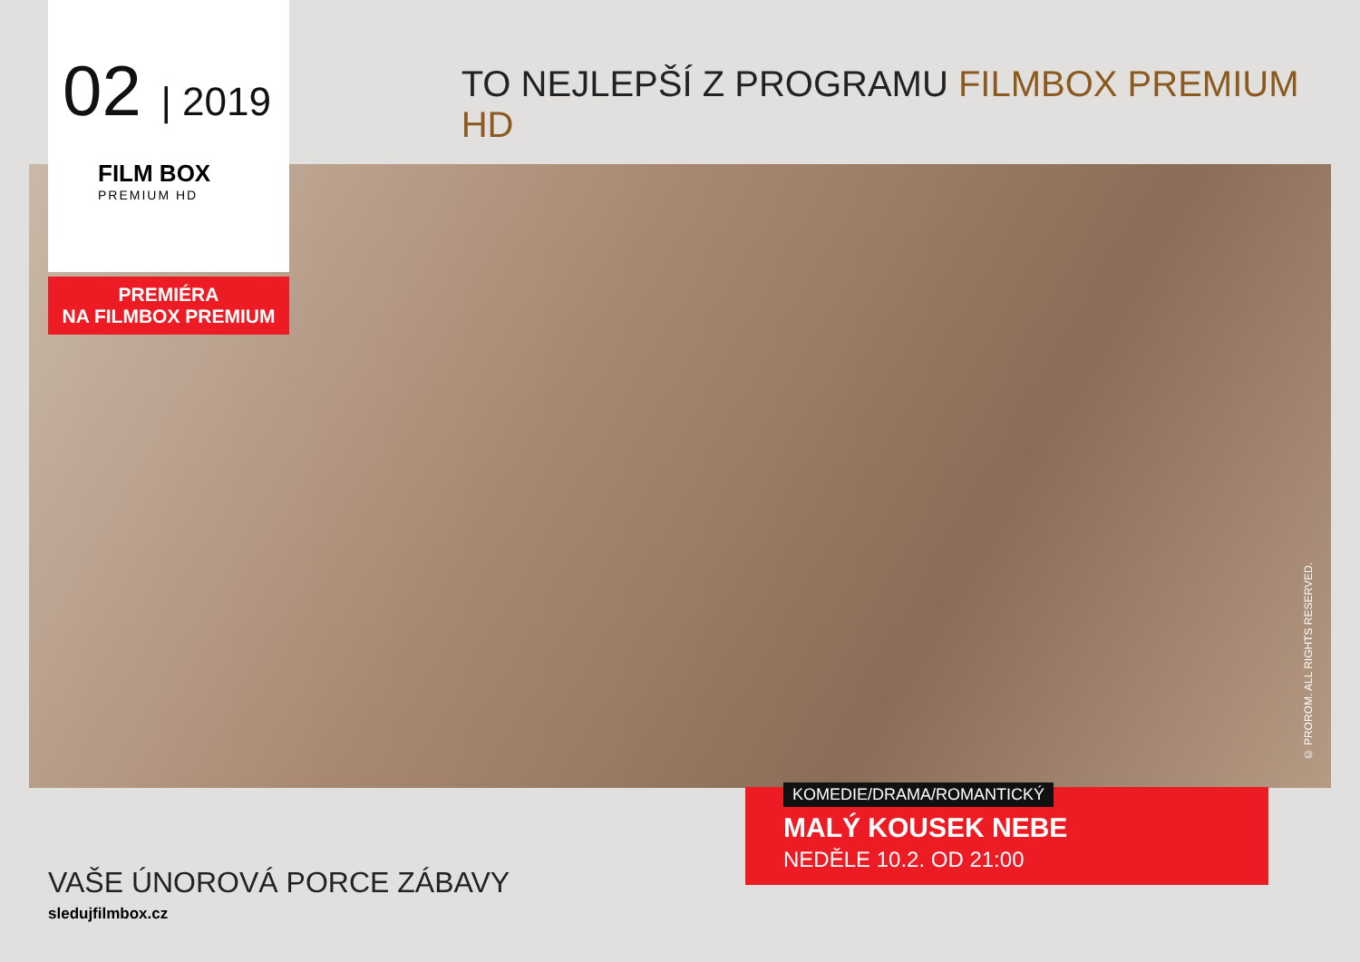02 | 2019
FILM BOX
PREMIUM HD
TO NEJLEPŠÍ Z PROGRAMU FILMBOX PREMIUM HD
PREMIÉRA
NA FILMBOX PREMIUM
© PROROM. ALL RIGHTS RESERVED.
KOMEDIE/DRAMA/ROMANTICKÝ
MALÝ KOUSEK NEBE
NEDĚLE 10.2. OD 21:00
VAŠE ÚNOROVÁ PORCE ZÁBAVY
sledujfilmbox.cz